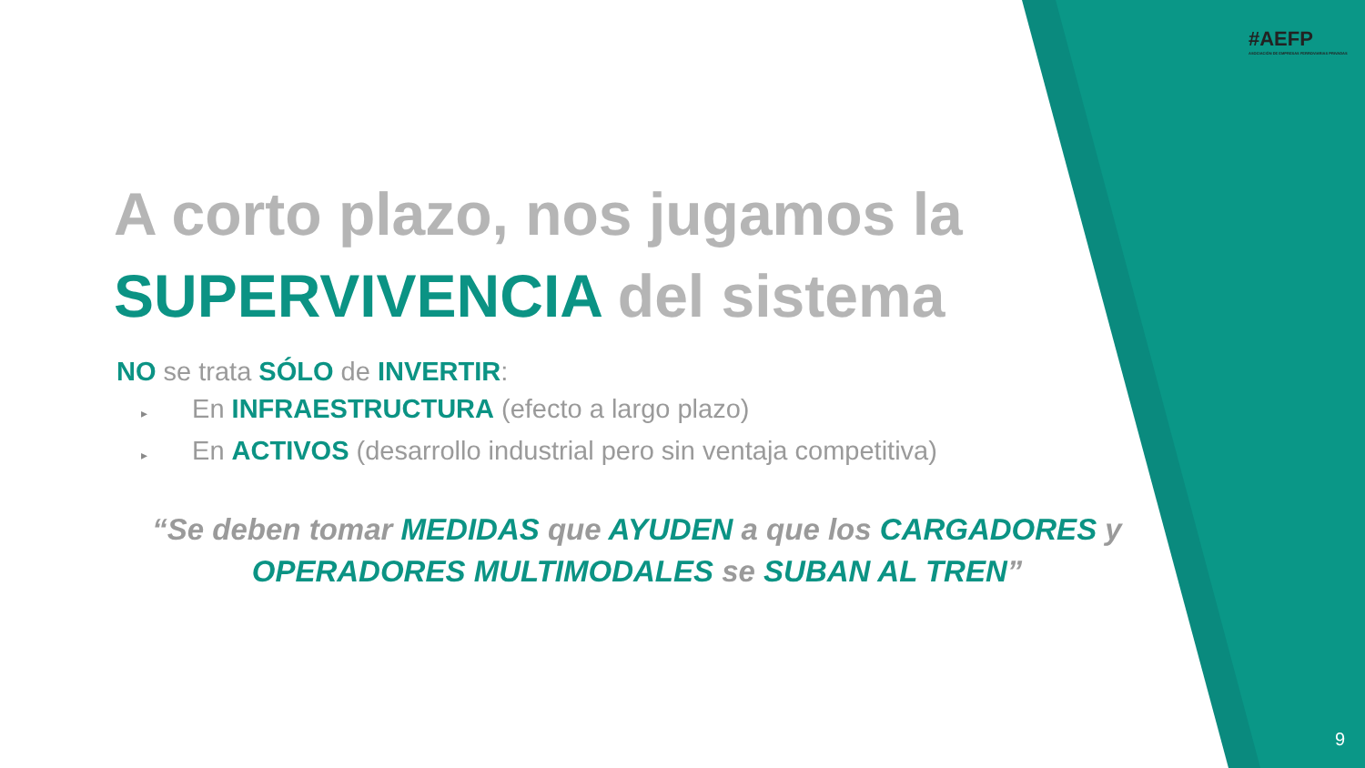#AEFP
ASOCIACIÓN DE EMPRESAS FERROVIARIAS PRIVADAS
A corto plazo, nos jugamos la
SUPERVIVENCIA del sistema
NO se trata SÓLO de INVERTIR:
▸ En INFRAESTRUCTURA (efecto a largo plazo)
▸ En ACTIVOS (desarrollo industrial pero sin ventaja competitiva)
“Se deben tomar MEDIDAS que AYUDEN a que los CARGADORES y
OPERADORES MULTIMODALES se SUBAN AL TREN”
9